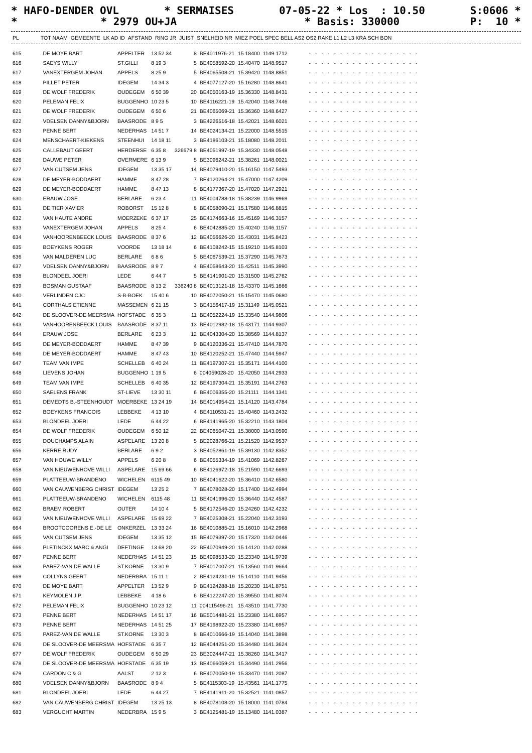* HAFO-DENDER OVL * SERMAISES 07-05-22 * Los : 10.50 S:0606 *
* * 2979 OU+JA * Basis: 330000 P: 10 *
| PL | TOT NAAM | GEMEENTE | LK AD ID | AFSTAND | RING JR | JUIST | SNELHEID NR | MIEZ POEL SPEC BELL AS2 OS2 RAKE L1 L2 L3 KRA SCH BON |
| --- | --- | --- | --- | --- | --- | --- | --- | --- |
| 615 | DE MOYE BART | APPELTER | 13 52 34 | 8 | BE4011976-21 | 15.18400 | 1149.1712 | ------------------ |
| 616 | SAEYS WILLY | ST.GILLI | 8 19 3 | 5 | BE4058592-20 | 15.40470 | 1148.9517 | ------------------ |
| 617 | VANEXTERGEM JOHAN | APPELS | 8 25 9 | 5 | BE4065508-21 | 15.39420 | 1148.8851 | ------------------ |
| 618 | PILLET PETER | IDEGEM | 14 34 3 | 4 | BE4077127-20 | 15.16280 | 1148.8641 | ------------------ |
| 619 | DE WOLF FREDERIK | OUDEGEM | 6 50 39 | 20 | BE4050163-19 | 15.36330 | 1148.8431 | ------------------ |
| 620 | PELEMAN FELIX | BUGGENHO | 10 23 5 | 10 | BE4116221-19 | 15.42040 | 1148.7446 | ------------------ |
| 621 | DE WOLF FREDERIK | OUDEGEM | 6 50 6 | 21 | BE4065069-21 | 15.36360 | 1148.6427 | ------------------ |
| 622 | VDELSEN DANNY&BJORN | BAASRODE | 8 9 5 | 3 | BE4226516-18 | 15.42021 | 1148.6021 | ------------------ |
| 623 | PENNE BERT | NEDERHAS | 14 51 7 | 14 | BE4024134-21 | 15.22000 | 1148.5515 | ------------------ |
| 624 | MENSCHAERT-KIEKENS | STEENHUI | 14 18 11 | 3 | BE4186103-21 | 15.18080 | 1148.2011 | ------------------ |
| 625 | CALLEBAUT GEERT | HERDERSE | 6 35 8 | 326679 8 | BE4051997-19 | 15.34330 | 1148.0548 | ------------------ |
| 626 | DAUWE PETER | OVERMERE | 6 13 9 | 5 | BE3096242-21 | 15.38261 | 1148.0021 | ------------------ |
| 627 | VAN CUTSEM JENS | IDEGEM | 13 35 17 | 14 | BE4079410-20 | 15.16150 | 1147.5493 | ------------------ |
| 628 | DE MEYER-BODDAERT | HAMME | 8 47 28 | 7 | BE4120264-21 | 15.47000 | 1147.4209 | ------------------ |
| 629 | DE MEYER-BODDAERT | HAMME | 8 47 13 | 8 | BE4177367-20 | 15.47020 | 1147.2921 | ------------------ |
| 630 | ERAUW JOSE | BERLARE | 6 23 4 | 11 | BE4004788-18 | 15.38239 | 1146.9969 | ------------------ |
| 631 | DE TIER XAVIER | ROBORST | 15 12 8 | 8 | BE4058090-21 | 15.17580 | 1146.8815 | ------------------ |
| 632 | VAN HAUTE ANDRE | MOERZEKE | 6 37 17 | 25 | BE4174663-16 | 15.45169 | 1146.3157 | ------------------ |
| 633 | VANEXTERGEM JOHAN | APPELS | 8 25 4 | 6 | BE4042885-20 | 15.40240 | 1146.1157 | ------------------ |
| 634 | VANHOORENBEECK LOUIS | BAASRODE | 8 37 6 | 12 | BE4056626-20 | 15.43031 | 1145.8423 | ------------------ |
| 635 | BOEYKENS ROGER | VOORDE | 13 18 14 | 6 | BE4108242-15 | 15.19210 | 1145.8103 | ------------------ |
| 636 | VAN MALDEREN LUC | BERLARE | 6 8 6 | 5 | BE4067539-21 | 15.37290 | 1145.7673 | ------------------ |
| 637 | VDELSEN DANNY&BJORN | BAASRODE | 8 9 7 | 4 | BE4058643-20 | 15.42511 | 1145.3990 | ------------------ |
| 638 | BLONDEEL JOERI | LEDE | 6 44 7 | 5 | BE4141901-20 | 15.31500 | 1145.2762 | ------------------ |
| 639 | BOSMAN GUSTAAF | BAASRODE | 8 13 2 | 336240 8 | BE4013121-18 | 15.43370 | 1145.1666 | ------------------ |
| 640 | VERLINDEN CJC | S-B-BOEK | 15 40 6 | 10 | BE4072050-21 | 15.15470 | 1145.0680 | ------------------ |
| 641 | CORTHALS ETIENNE | MASSEMEN | 6 21 15 | 3 | BE4156417-19 | 15.31149 | 1145.0521 | ------------------ |
| 642 | DE SLOOVER-DE MEERSMA | HOFSTADE | 6 35 3 | 11 | BE4052224-19 | 15.33540 | 1144.9806 | ------------------ |
| 643 | VANHOORENBEECK LOUIS | BAASRODE | 8 37 11 | 13 | BE4012982-18 | 15.43171 | 1144.9307 | ------------------ |
| 644 | ERAUW JOSE | BERLARE | 6 23 3 | 12 | BE4043304-20 | 15.38569 | 1144.8137 | ------------------ |
| 645 | DE MEYER-BODDAERT | HAMME | 8 47 39 | 9 | BE4120336-21 | 15.47410 | 1144.7870 | ------------------ |
| 646 | DE MEYER-BODDAERT | HAMME | 8 47 43 | 10 | BE4120252-21 | 15.47440 | 1144.5947 | ------------------ |
| 647 | TEAM VAN IMPE | SCHELLEB | 6 40 24 | 11 | BE4197307-21 | 15.35171 | 1144.4100 | ------------------ |
| 648 | LIEVENS JOHAN | BUGGENHO | 1 19 5 | 6 | 004059028-20 | 15.42050 | 1144.2933 | ------------------ |
| 649 | TEAM VAN IMPE | SCHELLEB | 6 40 35 | 12 | BE4197304-21 | 15.35191 | 1144.2763 | ------------------ |
| 650 | SAELENS FRANK | ST-LIEVE | 13 30 11 | 6 | BE4006355-20 | 15.21111 | 1144.1341 | ------------------ |
| 651 | DEMEDTS B.-STEENHOUDT | MOERBEKE | 13 24 19 | 14 | BE4014954-21 | 15.14120 | 1143.4784 | ------------------ |
| 652 | BOEYKENS FRANCOIS | LEBBEKE | 4 13 10 | 4 | BE4110531-21 | 15.40460 | 1143.2432 | ------------------ |
| 653 | BLONDEEL JOERI | LEDE | 6 44 22 | 6 | BE4141965-20 | 15.32210 | 1143.1804 | ------------------ |
| 654 | DE WOLF FREDERIK | OUDEGEM | 6 50 12 | 22 | BE4065047-21 | 15.38000 | 1143.0590 | ------------------ |
| 655 | DOUCHAMPS ALAIN | ASPELARE | 13 20 8 | 5 | BE2028766-21 | 15.21520 | 1142.9537 | ------------------ |
| 656 | KERRE RUDY | BERLARE | 6 9 2 | 3 | BE4052861-19 | 15.39130 | 1142.8352 | ------------------ |
| 657 | VAN HOUWE WILLY | APPELS | 6 20 8 | 6 | BE4055334-19 | 15.41069 | 1142.8267 | ------------------ |
| 658 | VAN NIEUWENHOVE WILLI | ASPELARE | 15 69 66 | 6 | BE4126972-18 | 15.21590 | 1142.6693 | ------------------ |
| 659 | PLATTEEUW-BRANDENO | WICHELEN | 6115 49 | 10 | BE4041622-20 | 15.36410 | 1142.6580 | ------------------ |
| 660 | VAN CAUWENBERG CHRIST | IDEGEM | 13 25 2 | 7 | BE4078028-20 | 15.17400 | 1142.4994 | ------------------ |
| 661 | PLATTEEUW-BRANDENO | WICHELEN | 6115 48 | 11 | BE4041996-20 | 15.36440 | 1142.4587 | ------------------ |
| 662 | BRAEM ROBERT | OUTER | 14 10 4 | 5 | BE4172546-20 | 15.24260 | 1142.4232 | ------------------ |
| 663 | VAN NIEUWENHOVE WILLI | ASPELARE | 15 69 22 | 7 | BE4025308-21 | 15.22040 | 1142.3193 | ------------------ |
| 664 | BROOTCOORENS E.-DE LE | ONKERZEL | 13 33 24 | 16 | BE4010885-21 | 15.16010 | 1142.2968 | ------------------ |
| 665 | VAN CUTSEM JENS | IDEGEM | 13 35 12 | 15 | BE4079397-20 | 15.17320 | 1142.0446 | ------------------ |
| 666 | PLETINCKX MARC & ANGI | DEFTINGE | 13 68 20 | 22 | BE4070949-20 | 15.14120 | 1142.0288 | ------------------ |
| 667 | PENNE BERT | NEDERHAS | 14 51 23 | 15 | BE4098533-20 | 15.23340 | 1141.9739 | ------------------ |
| 668 | PAREZ-VAN DE WALLE | ST.KORNE | 13 30 9 | 7 | BE4017007-21 | 15.13560 | 1141.9664 | ------------------ |
| 669 | COLLYNS GEERT | NEDERBRA | 15 11 1 | 2 | BE4124231-19 | 15.14110 | 1141.9456 | ------------------ |
| 670 | DE MOYE BART | APPELTER | 13 52 9 | 9 | BE4124288-18 | 15.20230 | 1141.8751 | ------------------ |
| 671 | KEYMOLEN J.P. | LEBBEKE | 4 18 6 | 6 | BE4122247-20 | 15.39550 | 1141.8074 | ------------------ |
| 672 | PELEMAN FELIX | BUGGENHO | 10 23 12 | 11 | 004115496-21 | 15.43510 | 1141.7730 | ------------------ |
| 673 | PENNE BERT | NEDERHAS | 14 51 17 | 16 | BE5014481-21 | 15.23380 | 1141.6957 | ------------------ |
| 673 | PENNE BERT | NEDERHAS | 14 51 25 | 17 | BE4198922-20 | 15.23380 | 1141.6957 | ------------------ |
| 675 | PAREZ-VAN DE WALLE | ST.KORNE | 13 30 3 | 8 | BE4010666-19 | 15.14040 | 1141.3898 | ------------------ |
| 676 | DE SLOOVER-DE MEERSMA | HOFSTADE | 6 35 7 | 12 | BE4044251-20 | 15.34480 | 1141.3624 | ------------------ |
| 677 | DE WOLF FREDERIK | OUDEGEM | 6 50 29 | 23 | BE3024447-21 | 15.38260 | 1141.3417 | ------------------ |
| 678 | DE SLOOVER-DE MEERSMA | HOFSTADE | 6 35 19 | 13 | BE4066059-21 | 15.34490 | 1141.2956 | ------------------ |
| 679 | CARDON C & G | AALST | 2 12 3 | 6 | BE4070050-19 | 15.33470 | 1141.2087 | ------------------ |
| 680 | VDELSEN DANNY&BJORN | BAASRODE | 8 9 4 | 5 | BE4115303-19 | 15.43561 | 1141.1775 | ------------------ |
| 681 | BLONDEEL JOERI | LEDE | 6 44 27 | 7 | BE4141911-20 | 15.32521 | 1141.0857 | ------------------ |
| 682 | VAN CAUWENBERG CHRIST | IDEGEM | 13 25 13 | 8 | BE4078108-20 | 15.18000 | 1141.0784 | ------------------ |
| 683 | VERGUCHT MARTIN | NEDERBRA | 15 9 5 | 3 | BE4125481-19 | 15.13480 | 1141.0387 | ------------------ |